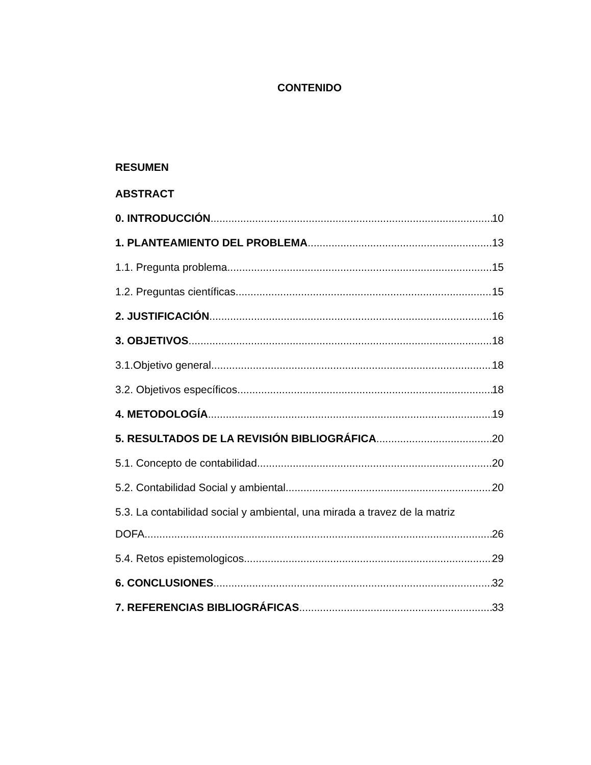CONTENIDO
RESUMEN
ABSTRACT
0. INTRODUCCIÓN 10
1. PLANTEAMIENTO DEL PROBLEMA 13
1.1. Pregunta problema 15
1.2. Preguntas científicas 15
2. JUSTIFICACIÓN 16
3. OBJETIVOS 18
3.1.Objetivo general 18
3.2. Objetivos específicos 18
4. METODOLOGÍA 19
5. RESULTADOS DE LA REVISIÓN BIBLIOGRÁFICA 20
5.1. Concepto de contabilidad 20
5.2. Contabilidad Social y ambiental 20
5.3. La contabilidad social y ambiental, una mirada a travez de la matriz
DOFA 26
5.4. Retos epistemologicos 29
6. CONCLUSIONES 32
7. REFERENCIAS BIBLIOGRÁFICAS 33